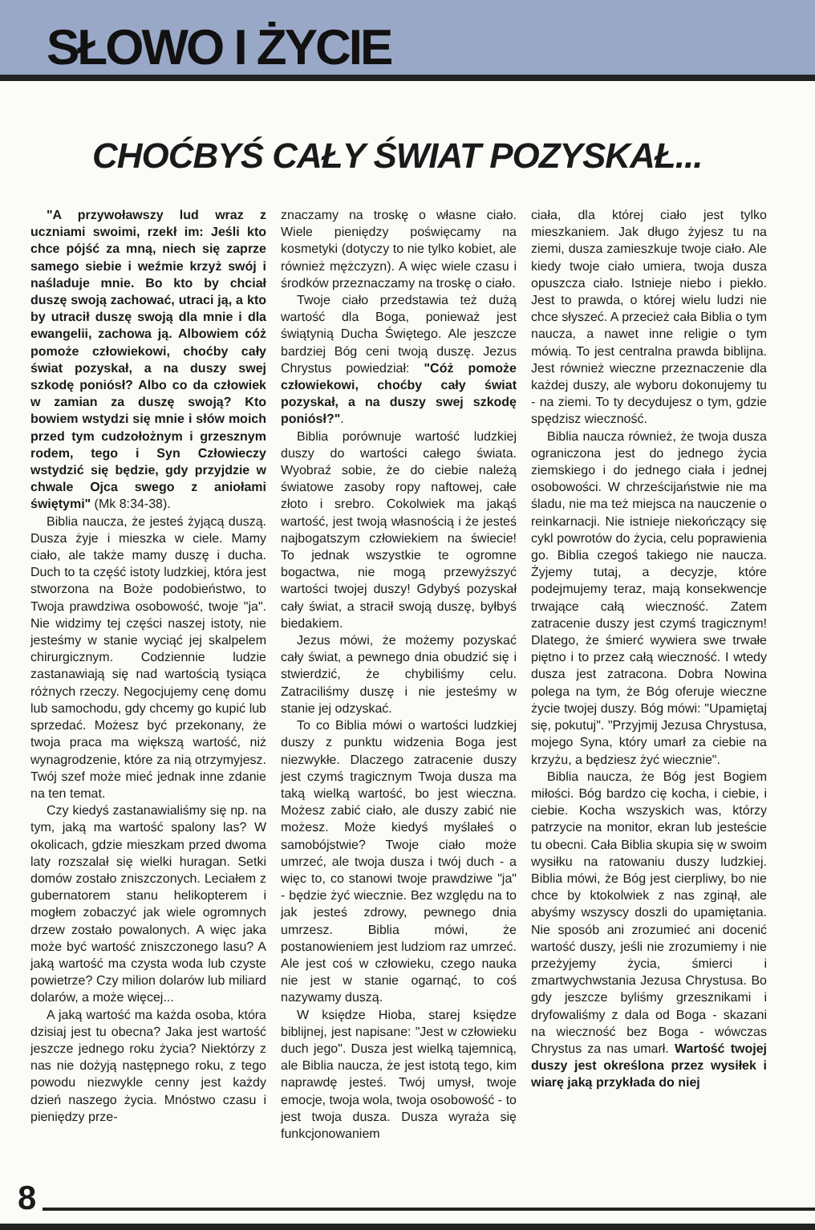SŁOWO I ŻYCIE
CHOĆBYŚ CAŁY ŚWIAT POZYSKAŁ...
"A przywoławszy lud wraz z uczniami swoimi, rzekł im: Jeśli kto chce pójść za mną, niech się zaprze samego siebie i weźmie krzyż swój i naśladuje mnie. Bo kto by chciał duszę swoją zachować, utraci ją, a kto by utracił duszę swoją dla mnie i dla ewangelii, zachowa ją. Albowiem cóż pomoże człowiekowi, choćby cały świat pozyskał, a na duszy swej szkodę poniósł? Albo co da człowiek w zamian za duszę swoją? Kto bowiem wstydzi się mnie i słów moich przed tym cudzołożnym i grzesznym rodem, tego i Syn Człowieczy wstydzić się będzie, gdy przyjdzie w chwale Ojca swego z aniołami świętymi" (Mk 8:34-38).
Biblia naucza, że jesteś żyjącą duszą. Dusza żyje i mieszka w ciele. Mamy ciało, ale także mamy duszę i ducha. Duch to ta część istoty ludzkiej, która jest stworzona na Boże podobieństwo, to Twoja prawdziwa osobowość, twoje "ja". Nie widzimy tej części naszej istoty, nie jesteśmy w stanie wyciąć jej skalpelem chirurgicznym. Codziennie ludzie zastanawiają się nad wartością tysiąca różnych rzeczy. Negocjujemy cenę domu lub samochodu, gdy chcemy go kupić lub sprzedać. Możesz być przekonany, że twoja praca ma większą wartość, niż wynagrodzenie, które za nią otrzymyjesz. Twój szef może mieć jednak inne zdanie na ten temat.
Czy kiedyś zastanawialiśmy się np. na tym, jaką ma wartość spalony las? W okolicach, gdzie mieszkam przed dwoma laty rozszalał się wielki huragan. Setki domów zostało zniszczonych. Leciałem z gubernatorem stanu helikopterem i mogłem zobaczyć jak wiele ogromnych drzew zostało powalonych. A więc jaka może być wartość zniszczonego lasu? A jaką wartość ma czysta woda lub czyste powietrze? Czy milion dolarów lub miliard dolarów, a może więcej...
A jaką wartość ma każda osoba, która dzisiaj jest tu obecna? Jaka jest wartość jeszcze jednego roku życia? Niektórzy z nas nie dożyją następnego roku, z tego powodu niezwykle cenny jest każdy dzień naszego życia. Mnóstwo czasu i pieniędzy prze-
znaczamy na troskę o własne ciało. Wiele pieniędzy poświęcamy na kosmetyki (dotyczy to nie tylko kobiet, ale również mężczyzn). A więc wiele czasu i środków przeznaczamy na troskę o ciało.
Twoje ciało przedstawia też dużą wartość dla Boga, ponieważ jest świątynią Ducha Świętego. Ale jeszcze bardziej Bóg ceni twoją duszę. Jezus Chrystus powiedział: "Cóż pomoże człowiekowi, choćby cały świat pozyskał, a na duszy swej szkodę poniósł?".
Biblia porównuje wartość ludzkiej duszy do wartości całego świata. Wyobraź sobie, że do ciebie należą światowe zasoby ropy naftowej, całe złoto i srebro. Cokolwiek ma jakąś wartość, jest twoją własnością i że jesteś najbogatszym człowiekiem na świecie! To jednak wszystkie te ogromne bogactwa, nie mogą przewyższyć wartości twojej duszy! Gdybyś pozyskał cały świat, a stracił swoją duszę, byłbyś biedakiem.
Jezus mówi, że możemy pozyskać cały świat, a pewnego dnia obudzić się i stwierdzić, że chybiliśmy celu. Zatraciliśmy duszę i nie jesteśmy w stanie jej odzyskać.
To co Biblia mówi o wartości ludzkiej duszy z punktu widzenia Boga jest niezwykłe. Dlaczego zatracenie duszy jest czymś tragicznym Twoja dusza ma taką wielką wartość, bo jest wieczna. Możesz zabić ciało, ale duszy zabić nie możesz. Może kiedyś myślałeś o samobójstwie? Twoje ciało może umrzeć, ale twoja dusza i twój duch - a więc to, co stanowi twoje prawdziwe "ja" - będzie żyć wiecznie. Bez względu na to jak jesteś zdrowy, pewnego dnia umrzesz. Biblia mówi, że postanowieniem jest ludziom raz umrzeć. Ale jest coś w człowieku, czego nauka nie jest w stanie ogarnąć, to coś nazywamy duszą.
W księdze Hioba, starej księdze biblijnej, jest napisane: "Jest w człowieku duch jego". Dusza jest wielką tajemnicą, ale Biblia naucza, że jest istotą tego, kim naprawdę jesteś. Twój umysł, twoje emocje, twoja wola, twoja osobowość - to jest twoja dusza. Dusza wyraża się funkcjonowaniem
ciała, dla której ciało jest tylko mieszkaniem. Jak długo żyjesz tu na ziemi, dusza zamieszkuje twoje ciało. Ale kiedy twoje ciało umiera, twoja dusza opuszcza ciało. Istnieje niebo i piekło. Jest to prawda, o której wielu ludzi nie chce słyszeć. A przecież cała Biblia o tym naucza, a nawet inne religie o tym mówią. To jest centralna prawda biblijna. Jest również wieczne przeznaczenie dla każdej duszy, ale wyboru dokonujemy tu - na ziemi. To ty decydujesz o tym, gdzie spędzisz wieczność.
Biblia naucza również, że twoja dusza ograniczona jest do jednego życia ziemskiego i do jednego ciała i jednej osobowości. W chrześcijaństwie nie ma śladu, nie ma też miejsca na nauczenie o reinkarnacji. Nie istnieje niekończący się cykl powrotów do życia, celu poprawienia go. Biblia czegoś takiego nie naucza. Żyjemy tutaj, a decyzje, które podejmujemy teraz, mają konsekwencje trwające całą wieczność. Zatem zatracenie duszy jest czymś tragicznym! Dlatego, że śmierć wywiera swe trwałe piętno i to przez całą wieczność. I wtedy dusza jest zatracona. Dobra Nowina polega na tym, że Bóg oferuje wieczne życie twojej duszy. Bóg mówi: "Upamiętaj się, pokutuj". "Przyjmij Jezusa Chrystusa, mojego Syna, który umarł za ciebie na krzyżu, a będziesz żyć wiecznie".
Biblia naucza, że Bóg jest Bogiem miłości. Bóg bardzo cię kocha, i ciebie, i ciebie. Kocha wszyskich was, którzy patrzycie na monitor, ekran lub jesteście tu obecni. Cała Biblia skupia się w swoim wysiłku na ratowaniu duszy ludzkiej. Biblia mówi, że Bóg jest cierpliwy, bo nie chce by ktokolwiek z nas zginął, ale abyśmy wszyscy doszli do upamiętania. Nie sposób ani zrozumieć ani docenić wartość duszy, jeśli nie zrozumiemy i nie przeżyjemy życia, śmierci i zmartwychwstania Jezusa Chrystusa. Bo gdy jeszcze byliśmy grzesznikami i dryfowaliśmy z dala od Boga - skazani na wieczność bez Boga - wówczas Chrystus za nas umarł. Wartość twojej duszy jest określona przez wysiłek i wiarę jaką przykłada do niej
8